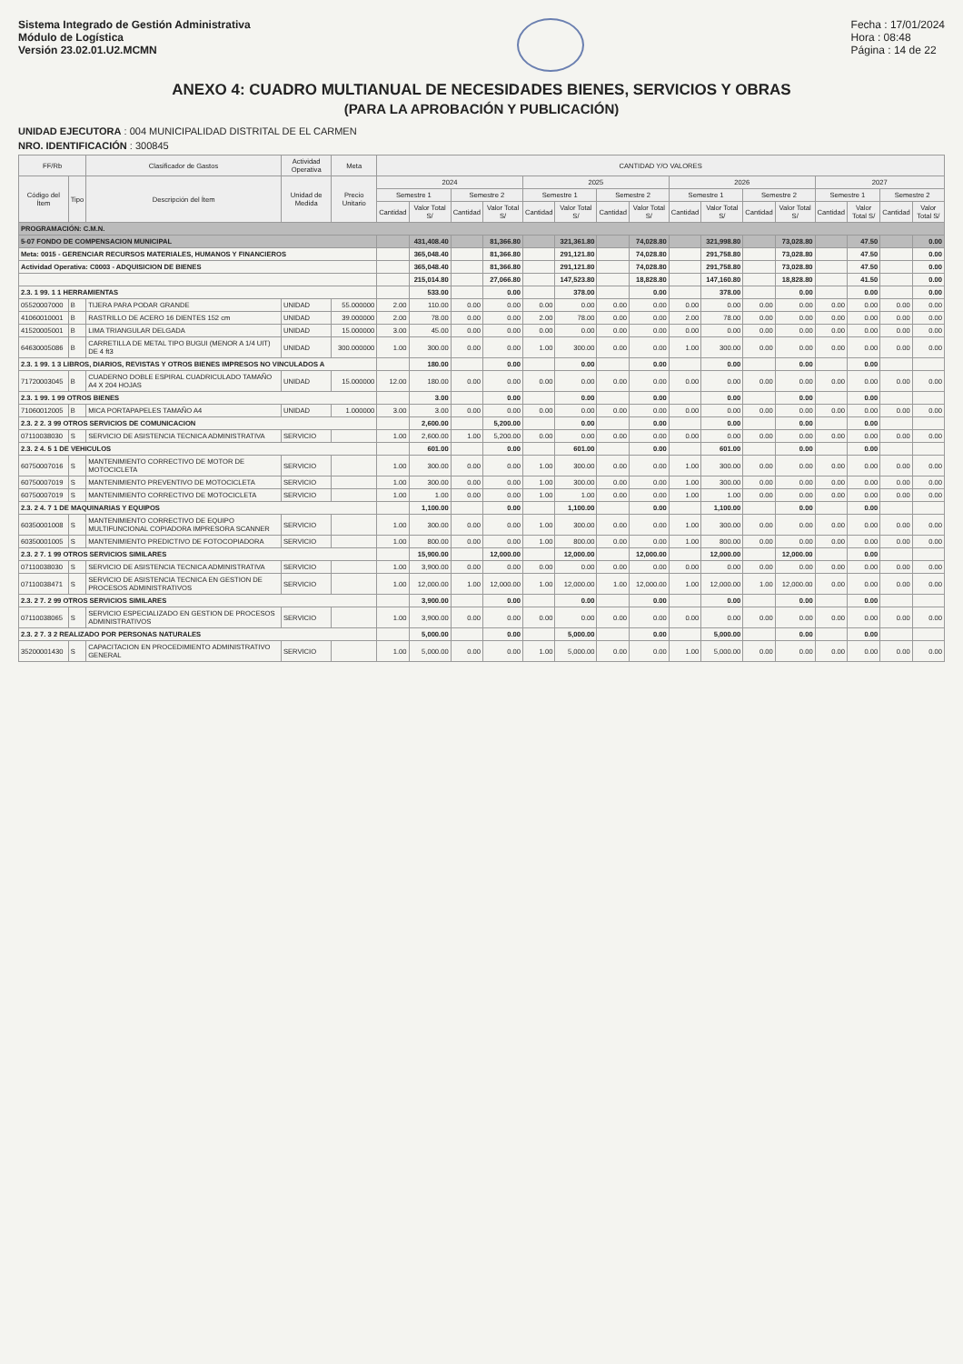Sistema Integrado de Gestión Administrativa
Módulo de Logística
Versión 23.02.01.U2.MCMN
Fecha : 17/01/2024
Hora : 08:48
Página : 14 de 22
ANEXO 4: CUADRO MULTIANUAL DE NECESIDADES BIENES, SERVICIOS Y OBRAS
(PARA LA APROBACIÓN Y PUBLICACIÓN)
UNIDAD EJECUTORA : 004 MUNICIPALIDAD DISTRITAL DE EL CARMEN
NRO. IDENTIFICACIÓN : 300845
| FF/Rb | | Clasificador de Gastos | Actividad Operativa | Meta | CANTIDAD Y/O VALORES | | | | | | | | | | | | | | | |
| --- | --- | --- | --- | --- | --- | --- | --- | --- | --- | --- | --- | --- | --- | --- | --- | --- | --- | --- | --- | --- |
| Código del Ítem | Tipo | Descripción del Ítem | Unidad de Medida | Precio Unitario | 2024 | | | | 2025 | | | | 2026 | | | | 2027 | | | |
| | | | | | Semestre 1 | | Semestre 2 | | Semestre 1 | | Semestre 2 | | Semestre 1 | | Semestre 2 | | Semestre 1 | | Semestre 2 | |
| | | | | | Cantidad | Valor Total S/ | Cantidad | Valor Total S/ | Cantidad | Valor Total S/ | Cantidad | Valor Total S/ | Cantidad | Valor Total S/ | Cantidad | Valor Total S/ | Cantidad | Valor Total S/ | Cantidad | Valor Total S/ |
| PROGRAMACIÓN: C.M.N. | | | | | | | | | | | | | | | | | | | | |
| 5-07 FONDO DE COMPENSACION MUNICIPAL | | | | | | 431,408.40 | | 81,366.80 | | 321,361.80 | | 74,028.80 | | 321,998.80 | | 73,028.80 | | 47.50 | | 0.00 |
| Meta: 0015 - GERENCIAR RECURSOS MATERIALES, HUMANOS Y FINANCIEROS | | | | | | 365,048.40 | | 81,366.80 | | 291,121.80 | | 74,028.80 | | 291,758.80 | | 73,028.80 | | 47.50 | | 0.00 |
| Actividad Operativa: C0003 - ADQUISICION DE BIENES | | | | | | 365,048.40 | | 81,366.80 | | 291,121.80 | | 74,028.80 | | 291,758.80 | | 73,028.80 | | 47.50 | | 0.00 |
| | | | | | | 215,014.80 | | 27,066.80 | | 147,523.80 | | 18,828.80 | | 147,160.80 | | 18,828.80 | | 41.50 | | 0.00 |
| 2.3. 1 99. 1 1 HERRAMIENTAS | | | | | | 533.00 | | 0.00 | | 378.00 | | 0.00 | | 378.00 | | 0.00 | | 0.00 | | 0.00 |
| 05520007000 | B | TIJERA PARA PODAR GRANDE | UNIDAD | 55.000000 | 2.00 | 110.00 | 0.00 | 0.00 | 0.00 | 0.00 | 0.00 | 0.00 | 0.00 | 0.00 | 0.00 | 0.00 | 0.00 | 0.00 | 0.00 | 0.00 |
| 41060010001 | B | RASTRILLO DE ACERO 16 DIENTES 152 cm | UNIDAD | 39.000000 | 2.00 | 78.00 | 0.00 | 0.00 | 2.00 | 78.00 | 0.00 | 0.00 | 2.00 | 78.00 | 0.00 | 0.00 | 0.00 | 0.00 | 0.00 | 0.00 |
| 41520005001 | B | LIMA TRIANGULAR DELGADA | UNIDAD | 15.000000 | 3.00 | 45.00 | 0.00 | 0.00 | 0.00 | 0.00 | 0.00 | 0.00 | 0.00 | 0.00 | 0.00 | 0.00 | 0.00 | 0.00 | 0.00 | 0.00 |
| 64630005086 | B | CARRETILLA DE METAL TIPO BUGUI (MENOR A 1/4 UIT) DE 4 ft3 | UNIDAD | 300.000000 | 1.00 | 300.00 | 0.00 | 0.00 | 1.00 | 300.00 | 0.00 | 0.00 | 1.00 | 300.00 | 0.00 | 0.00 | 0.00 | 0.00 | 0.00 | 0.00 |
| 2.3. 1 99. 1 3 LIBROS, DIARIOS, REVISTAS Y OTROS BIENES IMPRESOS NO VINCULADOS A | | | | | | 180.00 | | 0.00 | | 0.00 | | 0.00 | | 0.00 | | 0.00 | | 0.00 | | |
| 71720003045 | B | CUADERNO DOBLE ESPIRAL CUADRICULADO TAMAÑO A4 X 204 HOJAS | UNIDAD | 15.000000 | 12.00 | 180.00 | 0.00 | 0.00 | 0.00 | 0.00 | 0.00 | 0.00 | 0.00 | 0.00 | 0.00 | 0.00 | 0.00 | 0.00 | 0.00 | 0.00 |
| 2.3. 1 99. 1 99 OTROS BIENES | | | | | | 3.00 | | 0.00 | | 0.00 | | 0.00 | | 0.00 | | 0.00 | | 0.00 | | |
| 71060012005 | B | MICA PORTAPAPELES TAMAÑO A4 | UNIDAD | 1.000000 | 3.00 | 3.00 | 0.00 | 0.00 | 0.00 | 0.00 | 0.00 | 0.00 | 0.00 | 0.00 | 0.00 | 0.00 | 0.00 | 0.00 | 0.00 | 0.00 |
| 2.3. 2 2. 3 99 OTROS SERVICIOS DE COMUNICACION | | | | | | 2,600.00 | | 5,200.00 | | 0.00 | | 0.00 | | 0.00 | | 0.00 | | 0.00 | | |
| 07110038030 | S | SERVICIO DE ASISTENCIA TECNICA ADMINISTRATIVA | SERVICIO | | 1.00 | 2,600.00 | 1.00 | 5,200.00 | 0.00 | 0.00 | 0.00 | 0.00 | 0.00 | 0.00 | 0.00 | 0.00 | 0.00 | 0.00 | 0.00 | 0.00 |
| 2.3. 2 4. 5 1 DE VEHICULOS | | | | | | 601.00 | | 0.00 | | 601.00 | | 0.00 | | 601.00 | | 0.00 | | 0.00 | | |
| 60750007016 | S | MANTENIMIENTO CORRECTIVO DE MOTOR DE MOTOCICLETA | SERVICIO | | 1.00 | 300.00 | 0.00 | 0.00 | 1.00 | 300.00 | 0.00 | 0.00 | 1.00 | 300.00 | 0.00 | 0.00 | 0.00 | 0.00 | 0.00 | 0.00 |
| 60750007019 | S | MANTENIMIENTO PREVENTIVO DE MOTOCICLETA | SERVICIO | | 1.00 | 300.00 | 0.00 | 0.00 | 1.00 | 300.00 | 0.00 | 0.00 | 1.00 | 300.00 | 0.00 | 0.00 | 0.00 | 0.00 | 0.00 | 0.00 |
| 60750007019 | S | MANTENIMIENTO CORRECTIVO DE MOTOCICLETA | SERVICIO | | 1.00 | 1.00 | 0.00 | 0.00 | 1.00 | 1.00 | 0.00 | 0.00 | 1.00 | 1.00 | 0.00 | 0.00 | 0.00 | 0.00 | 0.00 | 0.00 |
| 2.3. 2 4. 7 1 DE MAQUINARIAS Y EQUIPOS | | | | | | 1,100.00 | | 0.00 | | 1,100.00 | | 0.00 | | 1,100.00 | | 0.00 | | 0.00 | | |
| 60350001008 | S | MANTENIMIENTO CORRECTIVO DE EQUIPO MULTIFUNCIONAL COPIADORA IMPRESORA SCANNER | SERVICIO | | 1.00 | 300.00 | 0.00 | 0.00 | 1.00 | 300.00 | 0.00 | 0.00 | 1.00 | 300.00 | 0.00 | 0.00 | 0.00 | 0.00 | 0.00 | 0.00 |
| 60350001005 | S | MANTENIMIENTO PREDICTIVO DE FOTOCOPIADORA | SERVICIO | | 1.00 | 800.00 | 0.00 | 0.00 | 1.00 | 800.00 | 0.00 | 0.00 | 1.00 | 800.00 | 0.00 | 0.00 | 0.00 | 0.00 | 0.00 | 0.00 |
| 2.3. 2 7. 1 99 OTROS SERVICIOS SIMILARES | | | | | | 15,900.00 | | 12,000.00 | | 12,000.00 | | 12,000.00 | | 12,000.00 | | 12,000.00 | | 0.00 | | |
| 07110038030 | S | SERVICIO DE ASISTENCIA TECNICA ADMINISTRATIVA | SERVICIO | | 1.00 | 3,900.00 | 0.00 | 0.00 | 0.00 | 0.00 | 0.00 | 0.00 | 0.00 | 0.00 | 0.00 | 0.00 | 0.00 | 0.00 | 0.00 | 0.00 |
| 07110038471 | S | SERVICIO DE ASISTENCIA TECNICA EN GESTION DE PROCESOS ADMINISTRATIVOS | SERVICIO | | 1.00 | 12,000.00 | 1.00 | 12,000.00 | 1.00 | 12,000.00 | 1.00 | 12,000.00 | 1.00 | 12,000.00 | 1.00 | 12,000.00 | 0.00 | 0.00 | 0.00 | 0.00 |
| 2.3. 2 7. 2 99 OTROS SERVICIOS SIMILARES | | | | | | 3,900.00 | | 0.00 | | 0.00 | | 0.00 | | 0.00 | | 0.00 | | 0.00 | | |
| 07110038065 | S | SERVICIO ESPECIALIZADO EN GESTION DE PROCESOS ADMINISTRATIVOS | SERVICIO | | 1.00 | 3,900.00 | 0.00 | 0.00 | 0.00 | 0.00 | 0.00 | 0.00 | 0.00 | 0.00 | 0.00 | 0.00 | 0.00 | 0.00 | 0.00 | 0.00 |
| 2.3. 2 7. 3 2 REALIZADO POR PERSONAS NATURALES | | | | | | 5,000.00 | | 0.00 | | 5,000.00 | | 0.00 | | 5,000.00 | | 0.00 | | 0.00 | | |
| 35200001430 | S | CAPACITACION EN PROCEDIMIENTO ADMINISTRATIVO GENERAL | SERVICIO | | 1.00 | 5,000.00 | 0.00 | 0.00 | 1.00 | 5,000.00 | 0.00 | 0.00 | 1.00 | 5,000.00 | 0.00 | 0.00 | 0.00 | 0.00 | 0.00 | 0.00 |